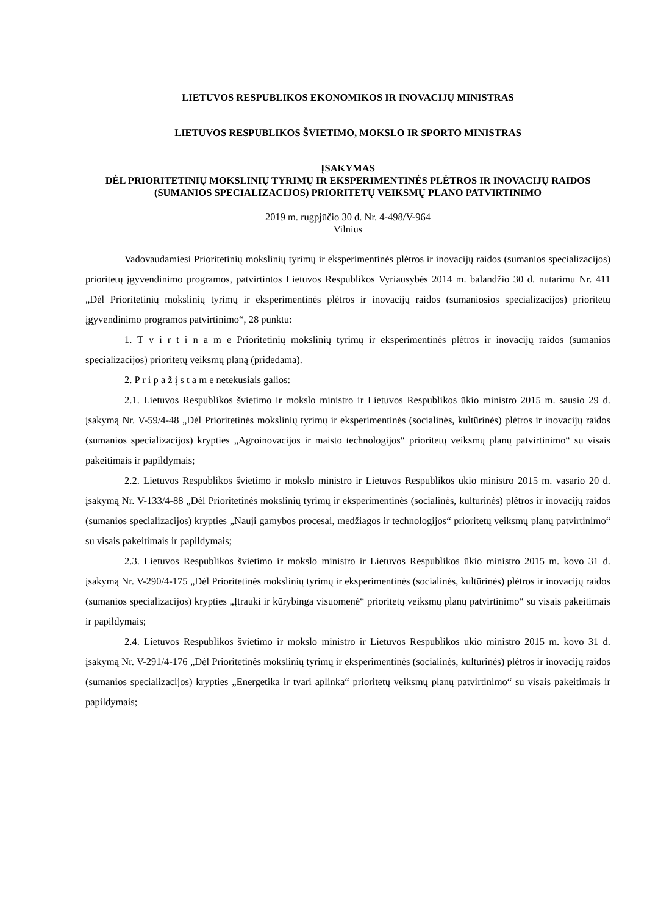LIETUVOS RESPUBLIKOS EKONOMIKOS IR INOVACIJŲ MINISTRAS
LIETUVOS RESPUBLIKOS ŠVIETIMO, MOKSLO IR SPORTO MINISTRAS
ĮSAKYMAS
DĖL PRIORITETINIŲ MOKSLINIŲ TYRIMŲ IR EKSPERIMENTINĖS PLĖTROS IR INOVACIJŲ RAIDOS (SUMANIOS SPECIALIZACIJOS) PRIORITETŲ VEIKSMŲ PLANO PATVIRTINIMO
2019 m. rugpjūčio 30 d. Nr. 4-498/V-964
Vilnius
Vadovaudamiesi Prioritetinių mokslinių tyrimų ir eksperimentinės plėtros ir inovacijų raidos (sumanios specializacijos) prioritetų įgyvendinimo programos, patvirtintos Lietuvos Respublikos Vyriausybės 2014 m. balandžio 30 d. nutarimu Nr. 411 „Dėl Prioritetinių mokslinių tyrimų ir eksperimentinės plėtros ir inovacijų raidos (sumaniosios specializacijos) prioritetų įgyvendinimo programos patvirtinimo“, 28 punktu:
1. T v i r t i n a m e Prioritetinių mokslinių tyrimų ir eksperimentinės plėtros ir inovacijų raidos (sumanios specializacijos) prioritetų veiksmų planą (pridedama).
2. P r i p a ž į s t a m e netekusiais galios:
2.1. Lietuvos Respublikos švietimo ir mokslo ministro ir Lietuvos Respublikos ūkio ministro 2015 m. sausio 29 d. įsakymą Nr. V-59/4-48 „Dėl Prioritetinės mokslinių tyrimų ir eksperimentinės (socialinės, kultūrinės) plėtros ir inovacijų raidos (sumanios specializacijos) krypties „Agroinovacijos ir maisto technologijos“ prioritetų veiksmų planų patvirtinimo“ su visais pakeitimais ir papildymais;
2.2. Lietuvos Respublikos švietimo ir mokslo ministro ir Lietuvos Respublikos ūkio ministro 2015 m. vasario 20 d. įsakymą Nr. V-133/4-88 „Dėl Prioritetinės mokslinių tyrimų ir eksperimentinės (socialinės, kultūrinės) plėtros ir inovacijų raidos (sumanios specializacijos) krypties „Nauji gamybos procesai, medžiagos ir technologijos“ prioritetų veiksmų planų patvirtinimo“ su visais pakeitimais ir papildymais;
2.3. Lietuvos Respublikos švietimo ir mokslo ministro ir Lietuvos Respublikos ūkio ministro 2015 m. kovo 31 d. įsakymą Nr. V-290/4-175 „Dėl Prioritetinės mokslinių tyrimų ir eksperimentinės (socialinės, kultūrinės) plėtros ir inovacijų raidos (sumanios specializacijos) krypties „Įtrauki ir kūrybinga visuomenė“ prioritetų veiksmų planų patvirtinimo“ su visais pakeitimais ir papildymais;
2.4. Lietuvos Respublikos švietimo ir mokslo ministro ir Lietuvos Respublikos ūkio ministro 2015 m. kovo 31 d. įsakymą Nr. V-291/4-176 „Dėl Prioritetinės mokslinių tyrimų ir eksperimentinės (socialinės, kultūrinės) plėtros ir inovacijų raidos (sumanios specializacijos) krypties „Energetika ir tvari aplinka“ prioritetų veiksmų planų patvirtinimo“ su visais pakeitimais ir papildymais;